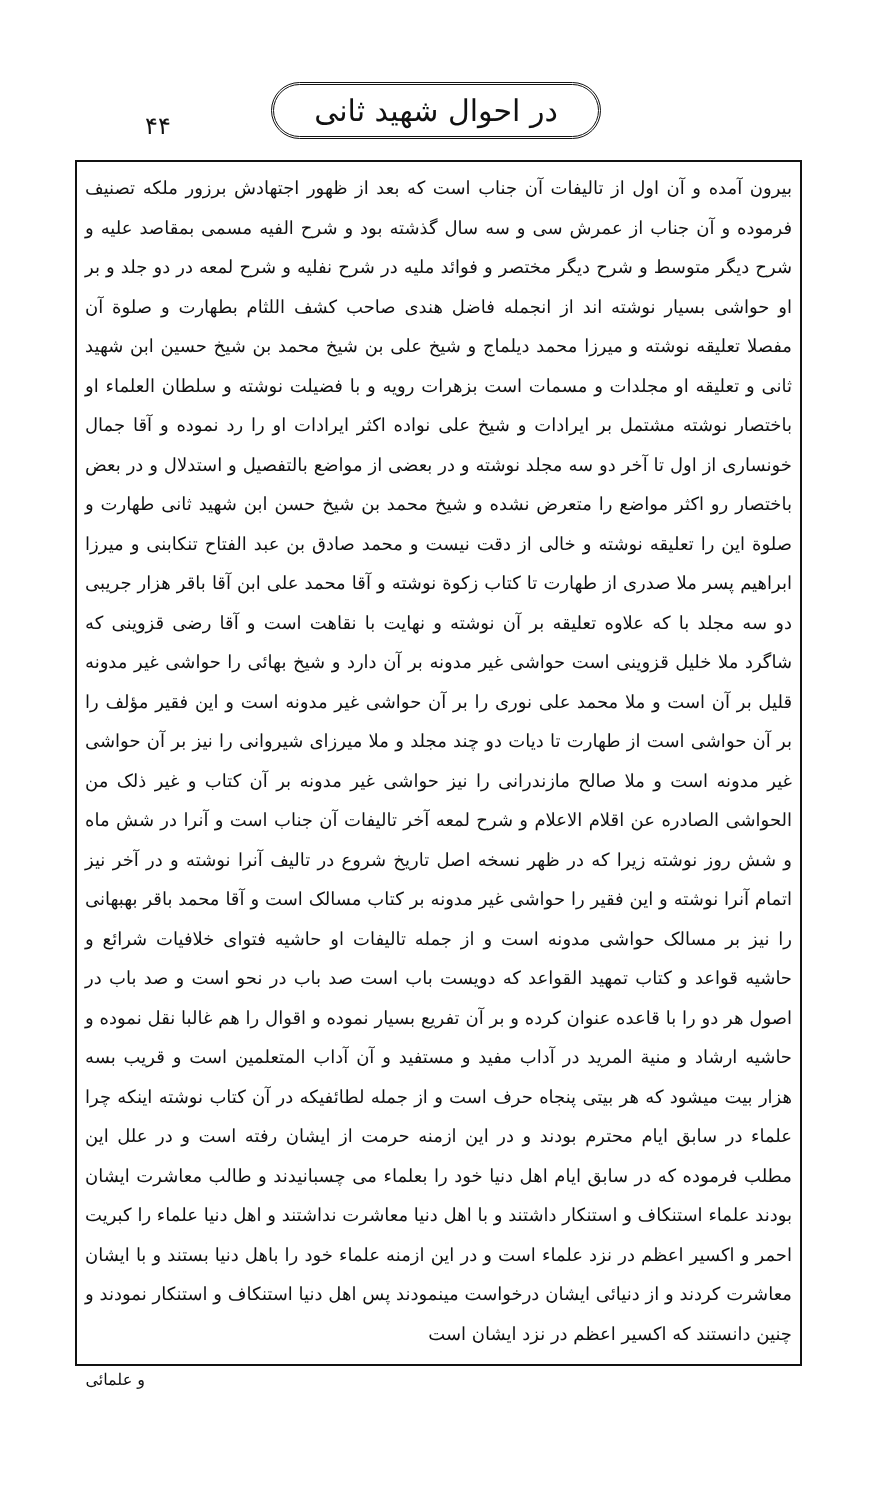در احوال شهید ثانی
۴۴
بیرون آمده و آن اول از تالیفات آن جناب است که بعد از ظهور اجتهادش برزور ملکه تصنیف فرموده و آن جناب از عمرش سی و سه سال گذشته بود و شرح الفیه مسمی بمقاصد علیه و شرح دیگر متوسط و شرح دیگر مختصر و فوائد ملیه در شرح نفلیه و شرح لمعه در دو جلد و بر او حواشی بسیار نوشته اند از انجمله فاضل هندی صاحب کشف اللثام بطهارت و صلوة آن مفصلا تعلیقه نوشته و میرزا محمد دیلماج و شیخ علی بن شیخ محمد بن شیخ حسین ابن شهید ثانی و تعلیقه او مجلدات و مسمات است بزهرات رویه و با فضیلت نوشته و سلطان العلماء او باختصار نوشته مشتمل بر ایرادات و شیخ علی نواده اکثر ایرادات او را رد نموده و آقا جمال خونساری از اول تا آخر دو سه مجلد نوشته و در بعضی از مواضع بالتفصیل و استدلال و در بعض باختصار رو اکثر مواضع را متعرض نشده و شیخ محمد بن شیخ حسن ابن شهید ثانی طهارت و صلوة این را تعلیقه نوشته و خالی از دقت نیست و محمد صادق بن عبد الفتاح تنکابنی و میرزا ابراهیم پسر ملا صدری از طهارت تا کتاب زکوة نوشته و آقا محمد علی ابن آقا باقر هزار جریبی دو سه مجلد با که علاوه تعلیقه بر آن نوشته و نهایت با نقاهت است و آقا رضی قزوینی که شاگرد ملا خلیل قزوینی است حواشی غیر مدونه بر آن دارد و شیخ بهائی را حواشی غیر مدونه قلیل بر آن است و ملا محمد علی نوری را بر آن حواشی غیر مدونه است و این فقیر مؤلف را بر آن حواشی است از طهارت تا دیات دو چند مجلد و ملا میرزای شیروانی را نیز بر آن حواشی غیر مدونه است و ملا صالح مازندرانی را نیز حواشی غیر مدونه بر آن کتاب و غیر ذلک من الحواشی الصادره عن اقلام الاعلام و شرح لمعه آخر تالیفات آن جناب است و آنرا در شش ماه و شش روز نوشته زیرا که در ظهر نسخه اصل تاریخ شروع در تالیف آنرا نوشته و در آخر نیز اتمام آنرا نوشته و این فقیر را حواشی غیر مدونه بر کتاب مسالک است و آقا محمد باقر بهبهانی را نیز بر مسالک حواشی مدونه است و از جمله تالیفات او حاشیه فتوای خلافیات شرائع و حاشیه قواعد و کتاب تمهید القواعد که دویست باب است صد باب در نحو است و صد باب در اصول هر دو را با قاعده عنوان کرده و بر آن تفریع بسیار نموده و اقوال را هم غالبا نقل نموده و حاشیه ارشاد و منیة المرید در آداب مفید و مستفید و آن آداب المتعلمین است و قریب بسه هزار بیت میشود که هر بیتی پنجاه حرف است و از جمله لطائفیکه در آن کتاب نوشته اینکه چرا علماء در سابق ایام محترم بودند و در این ازمنه حرمت از ایشان رفته است و در علل این مطلب فرموده که در سابق ایام اهل دنیا خود را بعلماء می چسبانیدند و طالب معاشرت ایشان بودند علماء استنکاف و استنکار داشتند و با اهل دنیا معاشرت نداشتند و اهل دنیا علماء را کبریت احمر و اکسیر اعظم در نزد علماء است و در این ازمنه علماء خود را باهل دنیا بستند و با ایشان معاشرت کردند و از دنیائی ایشان درخواست مینمودند پس اهل دنیا استنکاف و استنکار نمودند و چنین دانستند که اکسیر اعظم در نزد ایشان است
و علمائی